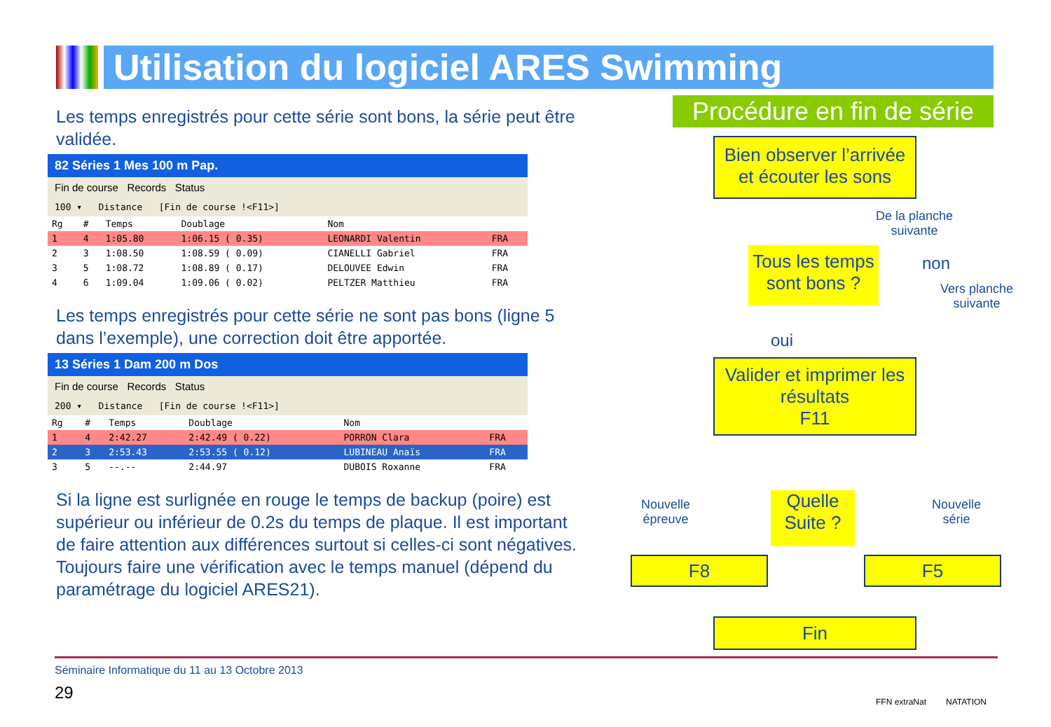Utilisation du logiciel ARES Swimming
Les temps enregistrés pour cette série sont bons, la série peut être validée.
82 Séries 1 Mes 100 m Pap.
Fin de course Records Status
100 ▾ Distance [Fin de course !<F11>]
| Rg | # | Temps | Doublage | Nom | |
| --- | --- | --- | --- | --- | --- |
| 1 | 4 | 1:05.80 | 1:06.15 ( 0.35) | LEONARDI Valentin | FRA |
| 2 | 3 | 1:08.50 | 1:08.59 ( 0.09) | CIANELLI Gabriel | FRA |
| 3 | 5 | 1:08.72 | 1:08.89 ( 0.17) | DELOUVEE Edwin | FRA |
| 4 | 6 | 1:09.04 | 1:09.06 ( 0.02) | PELTZER Matthieu | FRA |
Les temps enregistrés pour cette série ne sont pas bons (ligne 5 dans l’exemple), une correction doit être apportée.
13 Séries 1 Dam 200 m Dos
Fin de course Records Status
200 ▾ Distance [Fin de course !<F11>]
| Rg | # | Temps | Doublage | Nom | |
| --- | --- | --- | --- | --- | --- |
| 1 | 4 | 2:42.27 | 2:42.49 ( 0.22) | PORRON Clara | FRA |
| 2 | 3 | 2:53.43 | 2:53.55 ( 0.12) | LUBINEAU Anaïs | FRA |
| 3 | 5 | --.-- | 2:44.97 | DUBOIS Roxanne | FRA |
Si la ligne est surlignée en rouge le temps de backup (poire) est supérieur ou inférieur de 0.2s du temps de plaque. Il est important de faire attention aux différences surtout si celles-ci sont négatives. Toujours faire une vérification avec le temps manuel (dépend du paramétrage du logiciel ARES21).
Procédure en fin de série
Bien observer l’arrivée et écouter les sons
De la planche
suivante
Tous les temps sont bons ?
non
Vers planche
suivante
oui
Valider et imprimer les résultats
F11
Nouvelle
épreuve
Quelle Suite ?
Nouvelle
série
F8 F5
Fin
Séminaire Informatique du 11 au 13 Octobre 2013
29
FFN extraNat NATATION